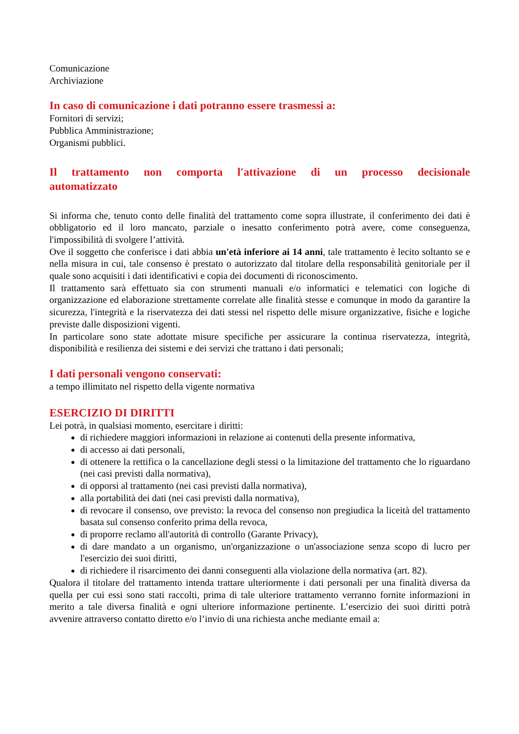Comunicazione
Archiviazione
In caso di comunicazione i dati potranno essere trasmessi a:
Fornitori di servizi;
Pubblica Amministrazione;
Organismi pubblici.
Il trattamento non comporta l'attivazione di un processo decisionale automatizzato
Si informa che, tenuto conto delle finalità del trattamento come sopra illustrate, il conferimento dei dati è obbligatorio ed il loro mancato, parziale o inesatto conferimento potrà avere, come conseguenza, l'impossibilità di svolgere l’attività.
Ove il soggetto che conferisce i dati abbia un'età inferiore ai 14 anni, tale trattamento è lecito soltanto se e nella misura in cui, tale consenso è prestato o autorizzato dal titolare della responsabilità genitoriale per il quale sono acquisiti i dati identificativi e copia dei documenti di riconoscimento.
Il trattamento sarà effettuato sia con strumenti manuali e/o informatici e telematici con logiche di organizzazione ed elaborazione strettamente correlate alle finalità stesse e comunque in modo da garantire la sicurezza, l'integrità e la riservatezza dei dati stessi nel rispetto delle misure organizzative, fisiche e logiche previste dalle disposizioni vigenti.
In particolare sono state adottate misure specifiche per assicurare la continua riservatezza, integrità, disponibilità e resilienza dei sistemi e dei servizi che trattano i dati personali;
I dati personali vengono conservati:
a tempo illimitato nel rispetto della vigente normativa
ESERCIZIO DI DIRITTI
Lei potrà, in qualsiasi momento, esercitare i diritti:
di richiedere maggiori informazioni in relazione ai contenuti della presente informativa,
di accesso ai dati personali,
di ottenere la rettifica o la cancellazione degli stessi o la limitazione del trattamento che lo riguardano (nei casi previsti dalla normativa),
di opporsi al trattamento (nei casi previsti dalla normativa),
alla portabilità dei dati (nei casi previsti dalla normativa),
di revocare il consenso, ove previsto: la revoca del consenso non pregiudica la liceità del trattamento basata sul consenso conferito prima della revoca,
di proporre reclamo all'autorità di controllo (Garante Privacy),
di dare mandato a un organismo, un'organizzazione o un'associazione senza scopo di lucro per l'esercizio dei suoi diritti,
di richiedere il risarcimento dei danni conseguenti alla violazione della normativa (art. 82).
Qualora il titolare del trattamento intenda trattare ulteriormente i dati personali per una finalità diversa da quella per cui essi sono stati raccolti, prima di tale ulteriore trattamento verranno fornite informazioni in merito a tale diversa finalità e ogni ulteriore informazione pertinente. L’esercizio dei suoi diritti potrà avvenire attraverso contatto diretto e/o l’invio di una richiesta anche mediante email a: